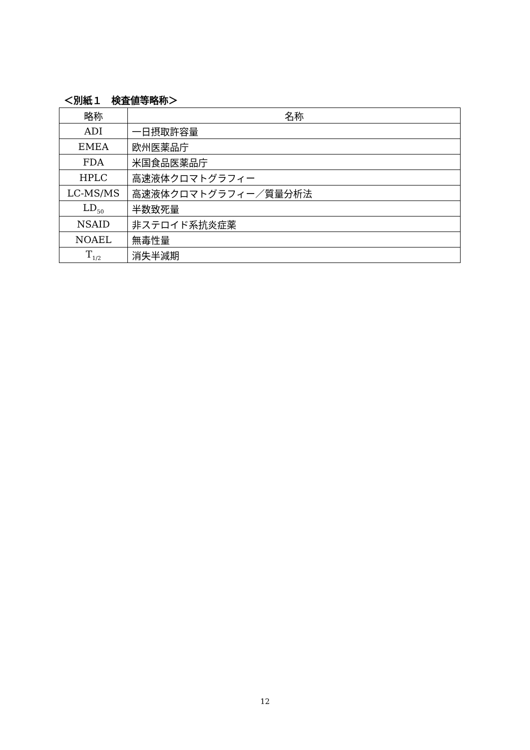＜別紙１　検査値等略称＞
| 略称 | 名称 |
| --- | --- |
| ADI | 一日摂取許容量 |
| EMEA | 欧州医薬品庁 |
| FDA | 米国食品医薬品庁 |
| HPLC | 高速液体クロマトグラフィー |
| LC-MS/MS | 高速液体クロマトグラフィー／質量分析法 |
| LD<sub>50</sub> | 半数致死量 |
| NSAID | 非ステロイド系抗炎症薬 |
| NOAEL | 無毒性量 |
| T<sub>1/2</sub> | 消失半減期 |
12